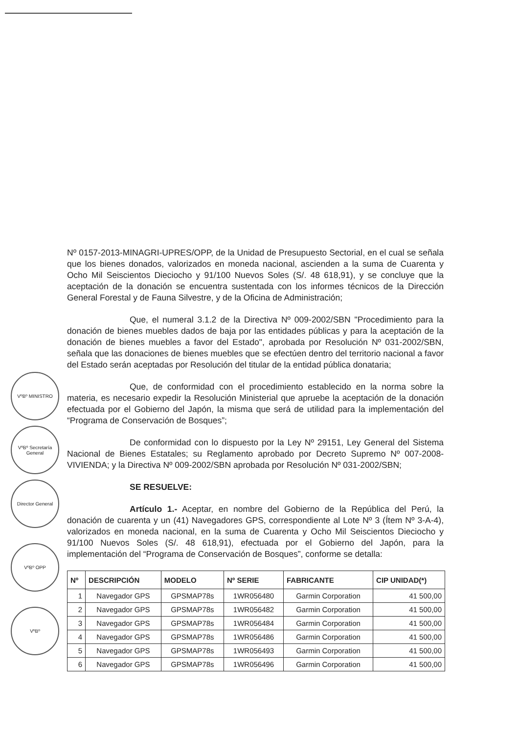Nº 0157-2013-MINAGRI-UPRES/OPP, de la Unidad de Presupuesto Sectorial, en el cual se señala que los bienes donados, valorizados en moneda nacional, ascienden a la suma de Cuarenta y Ocho Mil Seiscientos Dieciocho y 91/100 Nuevos Soles (S/. 48 618,91), y se concluye que la aceptación de la donación se encuentra sustentada con los informes técnicos de la Dirección General Forestal y de Fauna Silvestre, y de la Oficina de Administración;
Que, el numeral 3.1.2 de la Directiva Nº 009-2002/SBN "Procedimiento para la donación de bienes muebles dados de baja por las entidades públicas y para la aceptación de la donación de bienes muebles a favor del Estado", aprobada por Resolución Nº 031-2002/SBN, señala que las donaciones de bienes muebles que se efectúen dentro del territorio nacional a favor del Estado serán aceptadas por Resolución del titular de la entidad pública donataria;
Que, de conformidad con el procedimiento establecido en la norma sobre la materia, es necesario expedir la Resolución Ministerial que apruebe la aceptación de la donación efectuada por el Gobierno del Japón, la misma que será de utilidad para la implementación del “Programa de Conservación de Bosques”;
De conformidad con lo dispuesto por la Ley Nº 29151, Ley General del Sistema Nacional de Bienes Estatales; su Reglamento aprobado por Decreto Supremo Nº 007-2008-VIVIENDA; y la Directiva Nº 009-2002/SBN aprobada por Resolución Nº 031-2002/SBN;
SE RESUELVE:
Artículo 1.- Aceptar, en nombre del Gobierno de la República del Perú, la donación de cuarenta y un (41) Navegadores GPS, correspondiente al Lote Nº 3 (Ítem Nº 3-A-4), valorizados en moneda nacional, en la suma de Cuarenta y Ocho Mil Seiscientos Dieciocho y 91/100 Nuevos Soles (S/. 48 618,91), efectuada por el Gobierno del Japón, para la implementación del “Programa de Conservación de Bosques”, conforme se detalla:
| Nº | DESCRIPCIÓN | MODELO | Nº SERIE | FABRICANTE | CIP UNIDAD(*) |
| --- | --- | --- | --- | --- | --- |
| 1 | Navegador GPS | GPSMAP78s | 1WR056480 | Garmin Corporation | 41 500,00 |
| 2 | Navegador GPS | GPSMAP78s | 1WR056482 | Garmin Corporation | 41 500,00 |
| 3 | Navegador GPS | GPSMAP78s | 1WR056484 | Garmin Corporation | 41 500,00 |
| 4 | Navegador GPS | GPSMAP78s | 1WR056486 | Garmin Corporation | 41 500,00 |
| 5 | Navegador GPS | GPSMAP78s | 1WR056493 | Garmin Corporation | 41 500,00 |
| 6 | Navegador GPS | GPSMAP78s | 1WR056496 | Garmin Corporation | 41 500,00 |
VºBº MINISTRO
VºBº Secretaría General
Director General
VºBº OPP
VºBº